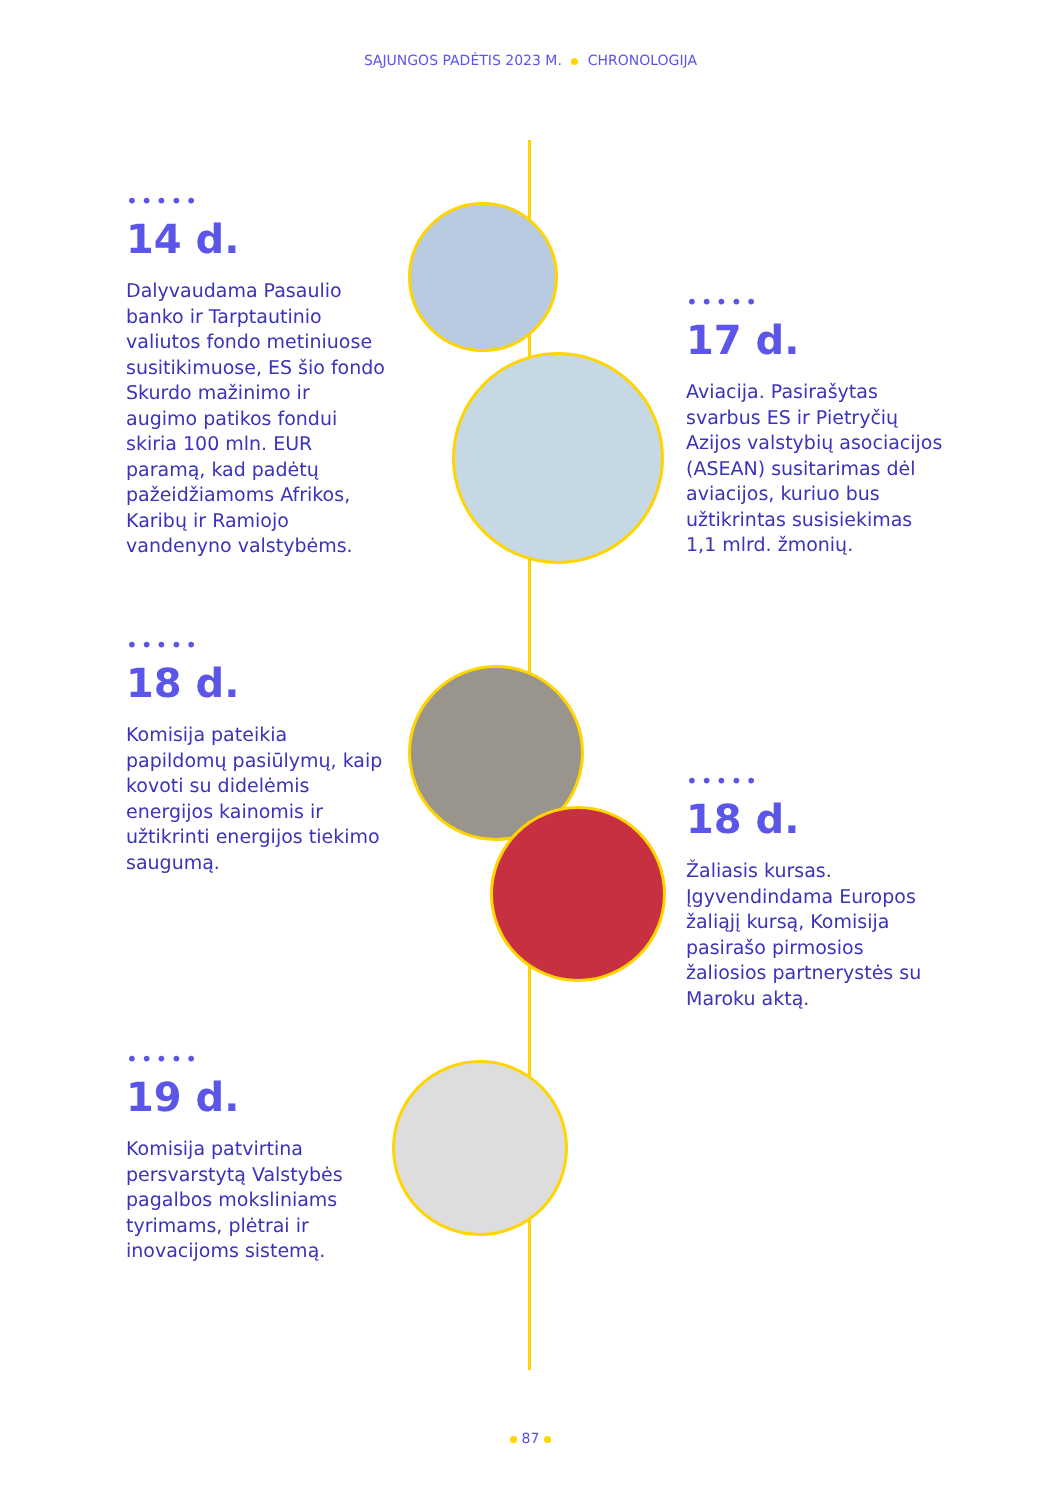SĄJUNGOS PADĖTIS 2023 M. CHRONOLOGIJA
•••••
14 d.
Dalyvaudama Pasaulio banko ir Tarptautinio valiutos fondo metiniuose susitikimuose, ES šio fondo Skurdo mažinimo ir augimo patikos fondui skiria 100 mln. EUR paramą, kad padėtų pažeidžiamoms Afrikos, Karibų ir Ramiojo vandenyno valstybėms.
•••••
17 d.
Aviacija. Pasirašytas svarbus ES ir Pietryčių Azijos valstybių asociacijos (ASEAN) susitarimas dėl aviacijos, kuriuo bus užtikrintas susisiekimas 1,1 mlrd. žmonių.
•••••
18 d.
Komisija pateikia papildomų pasiūlymų, kaip kovoti su didelėmis energijos kainomis ir užtikrinti energijos tiekimo saugumą.
•••••
18 d.
Žaliasis kursas. Įgyvendindama Europos žaliąjį kursą, Komisija pasirašo pirmosios žaliosios partnerystės su Maroku aktą.
•••••
19 d.
Komisija patvirtina persvarstytą Valstybės pagalbos moksliniams tyrimams, plėtrai ir inovacijoms sistemą.
87